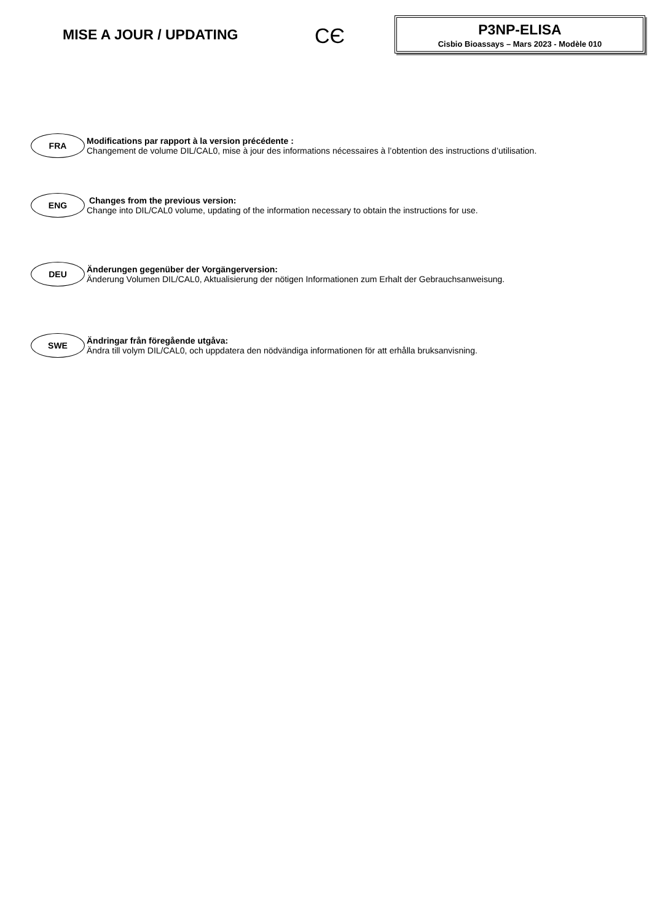MISE A JOUR / UPDATING
CЄ
P3NP-ELISA
Cisbio Bioassays – Mars 2023 - Modèle 010
FRA
Modifications par rapport à la version précédente :
Changement de volume DIL/CAL0, mise à jour des informations nécessaires à l’obtention des instructions d’utilisation.
ENG
Changes from the previous version:
Change into DIL/CAL0 volume, updating of the information necessary to obtain the instructions for use.
DEU
Änderungen gegenüber der Vorgängerversion:
Änderung Volumen DIL/CAL0, Aktualisierung der nötigen Informationen zum Erhalt der Gebrauchsanweisung.
SWE
Ändringar från föregående utgåva:
Ändra till volym DIL/CAL0, och uppdatera den nödvändiga informationen för att erhålla bruksanvisning.